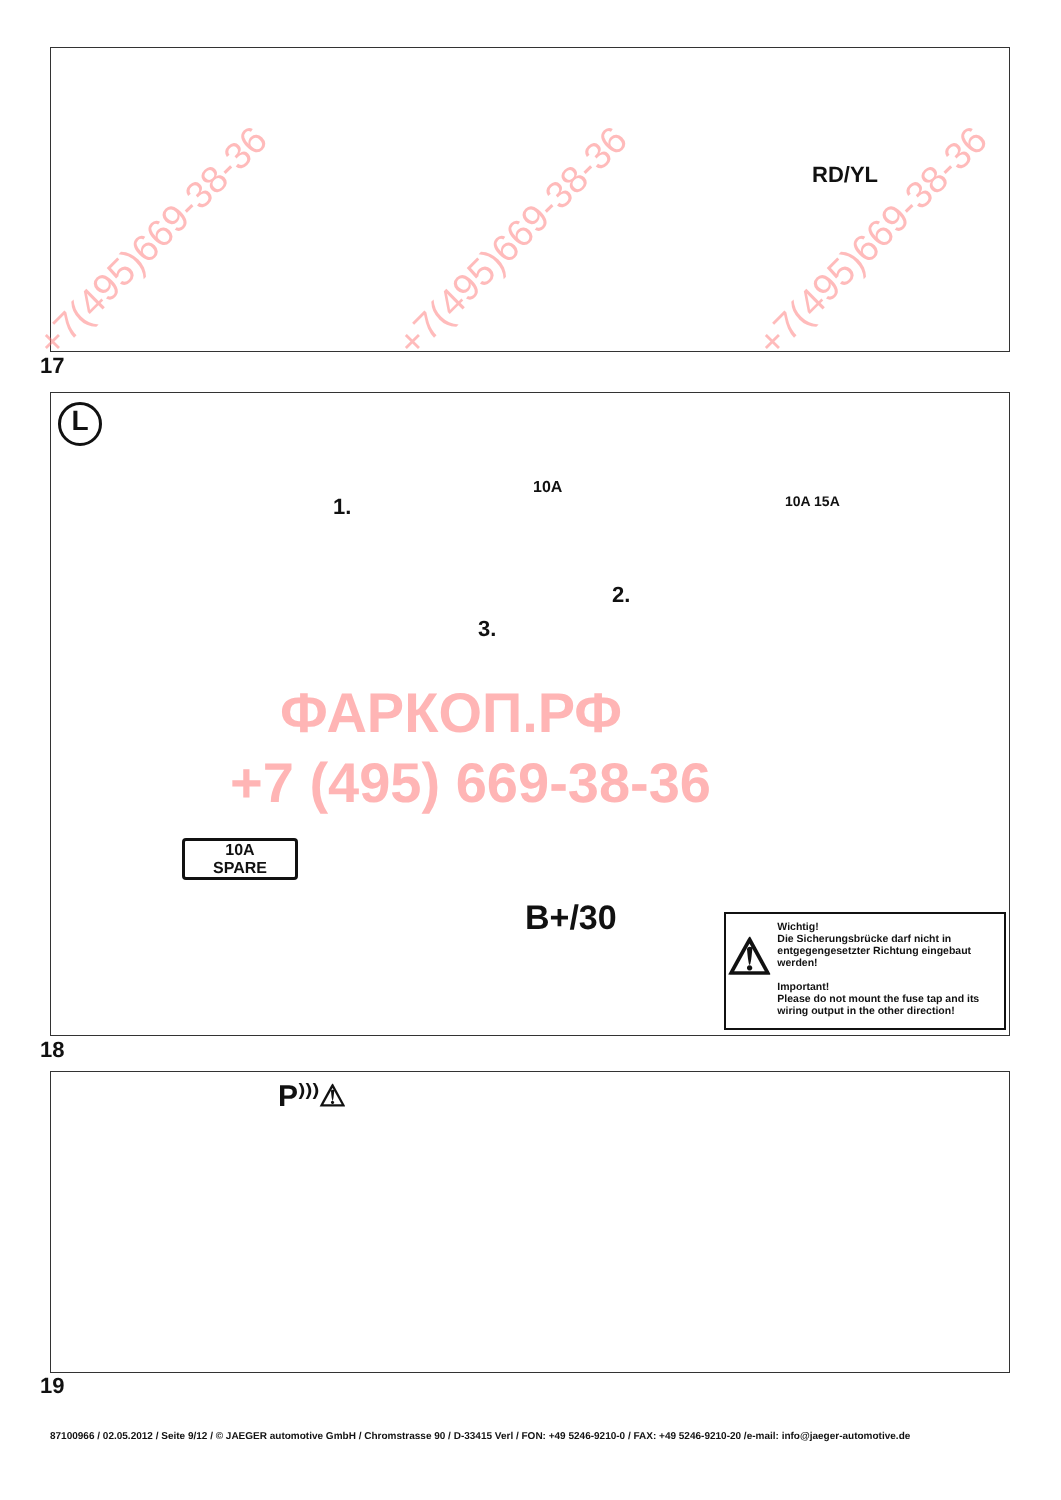RD/YL
17
L
10A
1.
2.
3.
10A 15A
10A
SPARE
B+/30
⚠
Wichtig!
Die Sicherungsbrücke darf nicht in entgegengesetzter Richtung eingebaut werden!
Important!
Please do not mount the fuse tap and its wiring output in the other direction!
18
ФАРКОП.РФ
+7 (495) 669-38-36
P⁾⁾⁾⚠
19
+7(495)669-38-36 +7(495)669-38-36 +7(495)669-38-36
87100966 / 02.05.2012 / Seite 9/12 / © JAEGER automotive GmbH / Chromstrasse 90 / D-33415 Verl / FON: +49 5246-9210-0 / FAX: +49 5246-9210-20 /e-mail: info@jaeger-automotive.de